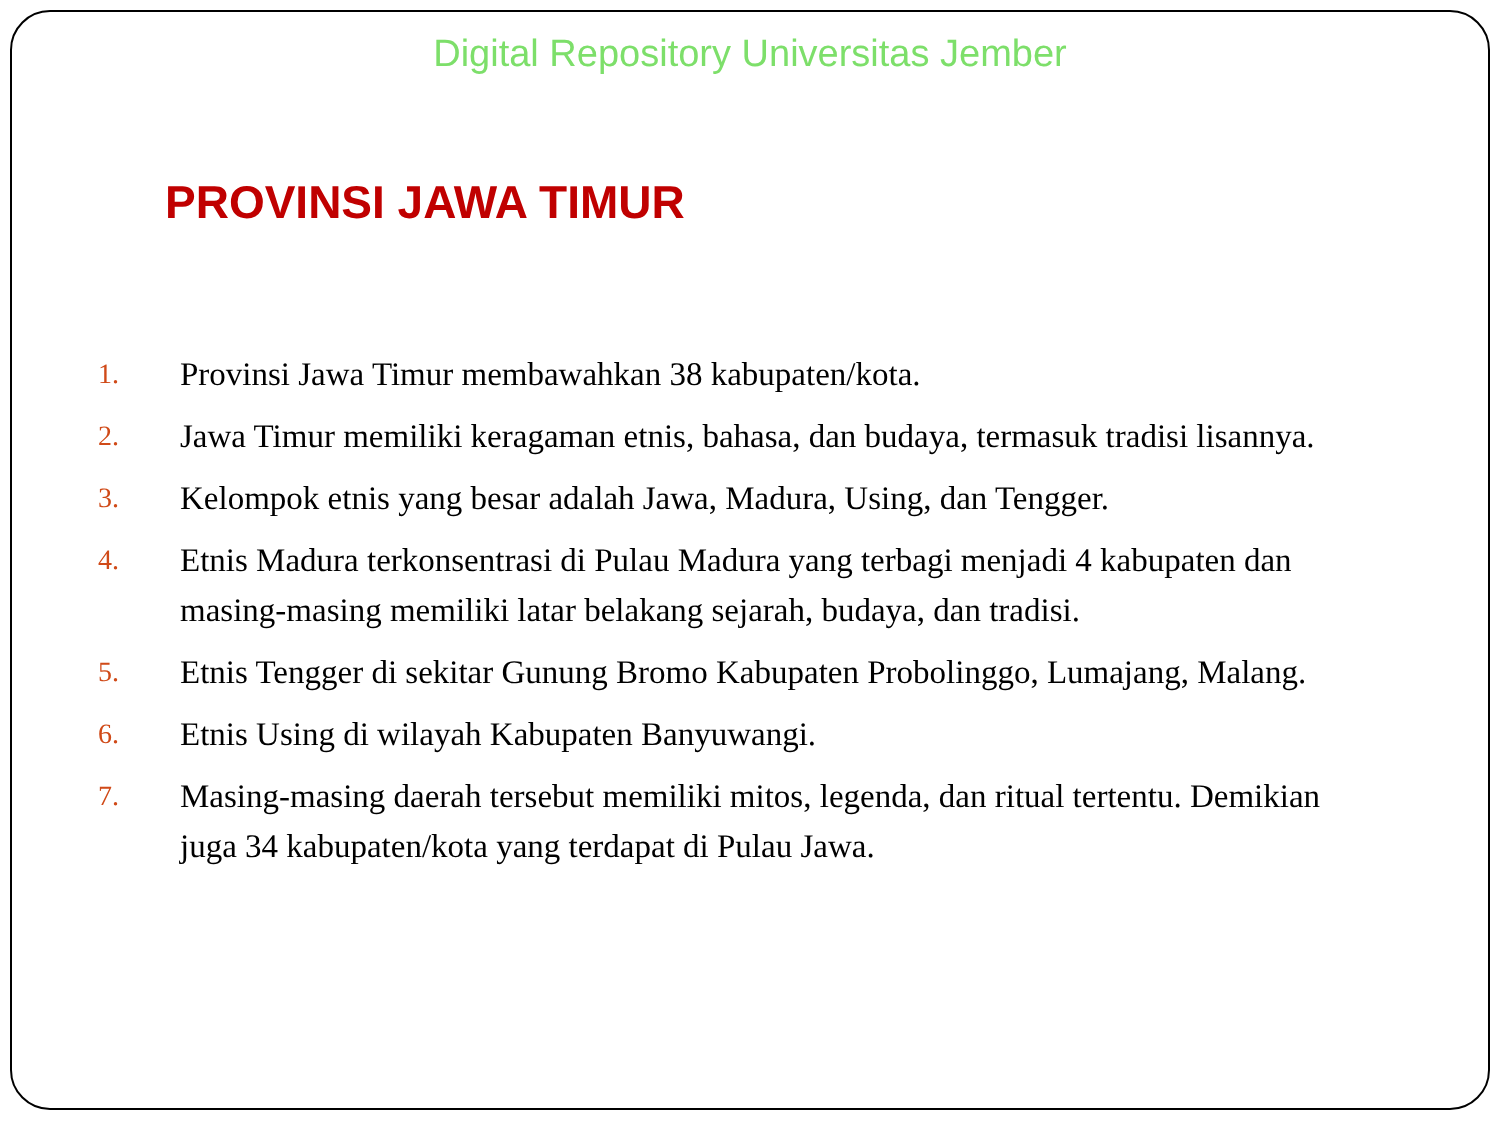Digital Repository Universitas Jember
PROVINSI JAWA TIMUR
1. Provinsi Jawa Timur membawahkan 38 kabupaten/kota.
2. Jawa Timur memiliki keragaman etnis, bahasa, dan budaya, termasuk tradisi lisannya.
3. Kelompok etnis yang besar adalah Jawa, Madura, Using, dan Tengger.
4. Etnis Madura terkonsentrasi di Pulau Madura yang terbagi menjadi 4 kabupaten dan masing-masing memiliki latar belakang sejarah, budaya, dan tradisi.
5. Etnis Tengger di sekitar Gunung Bromo Kabupaten Probolinggo, Lumajang, Malang.
6. Etnis Using di wilayah Kabupaten Banyuwangi.
7. Masing-masing daerah tersebut memiliki mitos, legenda, dan ritual tertentu. Demikian juga 34 kabupaten/kota yang terdapat di Pulau Jawa.